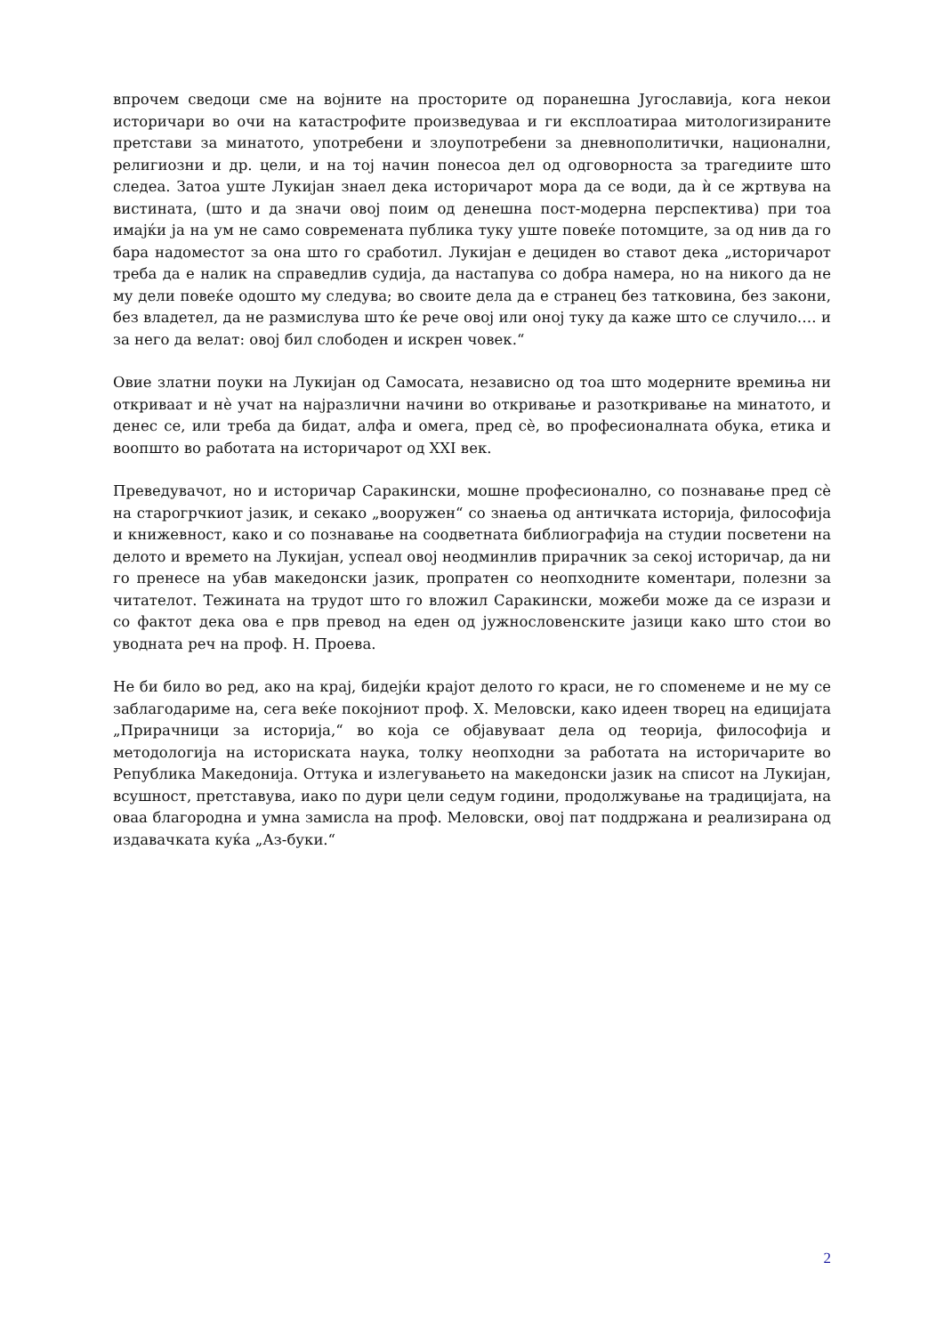впрочем сведоци сме на војните на просторите од поранешна Југославија, кога некои историчари во очи на катастрофите произведуваа и ги експлоатираа митологизираните претстави за минатото, употребени и злоупотребени за дневнополитички, национални, религиозни и др. цели, и на тој начин понесоа дел од одговорноста за трагедиите што следеа. Затоа уште Лукијан знаел дека историчарот мора да се води, да ѝ се жртвува на вистината, (што и да значи овој поим од денешна пост-модерна перспектива) при тоа имајќи ја на ум не само современата публика туку уште повеќе потомците, за од нив да го бара надоместот за она што го сработил. Лукијан е дециден во ставот дека „историчарот треба да е налик на справедлив судија, да настапува со добра намера, но на никого да не му дели повеќе одошто му следува; во своите дела да е странец без татковина, без закони, без владетел, да не размислува што ќе рече овој или оној туку да каже што се случило…. и за него да велат: овој бил слободен и искрен човек.“
Овие златни поуки на Лукијан од Самосата, независно од тоа што модерните времиња ни откриваат и нѐ учат на најразлични начини во откривање и разоткривање на минатото, и денес се, или треба да бидат, алфа и омега, пред сѐ, во професионалната обука, етика и воопшто во работата на историчарот од XXI век.
Преведувачот, но и историчар Саракински, мошне професионално, со познавање пред сѐ на старогрчкиот јазик, и секако „вооружен“ со знаења од античката историја, философија и книжевност, како и со познавање на соодветната библиографија на студии посветени на делото и времето на Лукијан, успеал овој неодминлив прирачник за секој историчар, да ни го пренесе на убав македонски јазик, пропратен со неопходните коментари, полезни за читателот. Тежината на трудот што го вложил Саракински, можеби може да се изрази и со фактот дека ова е прв превод на еден од јужнословенските јазици како што стои во уводната реч на проф. Н. Проева.
Не би било во ред, ако на крај, бидејќи крајот делото го краси, не го споменеме и не му се заблагодариме на, сега веќе покојниот проф. Х. Меловски, како идеен творец на едицијата „Прирачници за историја,“ во која се објавуваат дела од теорија, философија и методологија на историската наука, толку неопходни за работата на историчарите во Република Македонија. Оттука и излегувањето на македонски јазик на списот на Лукијан, всушност, претставува, иако по дури цели седум години, продолжување на традицијата, на оваа благородна и умна замисла на проф. Меловски, овој пат поддржана и реализирана од издавачката куќа „Аз-буки.“
2